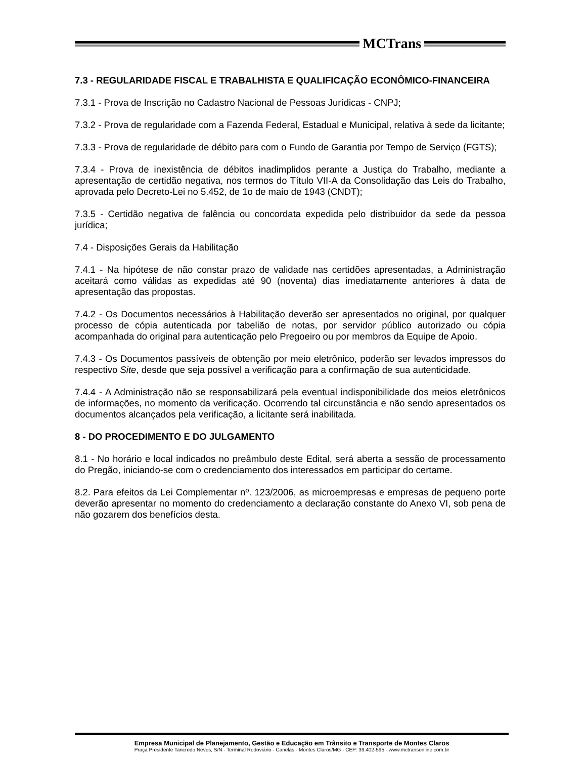MCTrans
7.3 - REGULARIDADE FISCAL E TRABALHISTA E QUALIFICAÇÃO ECONÔMICO-FINANCEIRA
7.3.1 - Prova de Inscrição no Cadastro Nacional de Pessoas Jurídicas - CNPJ;
7.3.2 - Prova de regularidade com a Fazenda Federal, Estadual e Municipal, relativa à sede da licitante;
7.3.3 - Prova de regularidade de débito para com o Fundo de Garantia por Tempo de Serviço (FGTS);
7.3.4 - Prova de inexistência de débitos inadimplidos perante a Justiça do Trabalho, mediante a apresentação de certidão negativa, nos termos do Título VII-A da Consolidação das Leis do Trabalho, aprovada pelo Decreto-Lei no 5.452, de 1o de maio de 1943 (CNDT);
7.3.5 - Certidão negativa de falência ou concordata expedida pelo distribuidor da sede da pessoa jurídica;
7.4 - Disposições Gerais da Habilitação
7.4.1 - Na hipótese de não constar prazo de validade nas certidões apresentadas, a Administração aceitará como válidas as expedidas até 90 (noventa) dias imediatamente anteriores à data de apresentação das propostas.
7.4.2 - Os Documentos necessários à Habilitação deverão ser apresentados no original, por qualquer processo de cópia autenticada por tabelião de notas, por servidor público autorizado ou cópia acompanhada do original para autenticação pelo Pregoeiro ou por membros da Equipe de Apoio.
7.4.3 - Os Documentos passíveis de obtenção por meio eletrônico, poderão ser levados impressos do respectivo Site, desde que seja possível a verificação para a confirmação de sua autenticidade.
7.4.4 - A Administração não se responsabilizará pela eventual indisponibilidade dos meios eletrônicos de informações, no momento da verificação. Ocorrendo tal circunstância e não sendo apresentados os documentos alcançados pela verificação, a licitante será inabilitada.
8 - DO PROCEDIMENTO E DO JULGAMENTO
8.1 - No horário e local indicados no preâmbulo deste Edital, será aberta a sessão de processamento do Pregão, iniciando-se com o credenciamento dos interessados em participar do certame.
8.2. Para efeitos da Lei Complementar nº. 123/2006, as microempresas e empresas de pequeno porte deverão apresentar no momento do credenciamento a declaração constante do Anexo VI, sob pena de não gozarem dos benefícios desta.
Empresa Municipal de Planejamento, Gestão e Educação em Trânsito e Transporte de Montes Claros
Praça Presidente Tancredo Neves, S/N - Terminal Rodoviário - Canelas - Montes Claros/MG - CEP: 39.402-595 - www.mctransonline.com.br